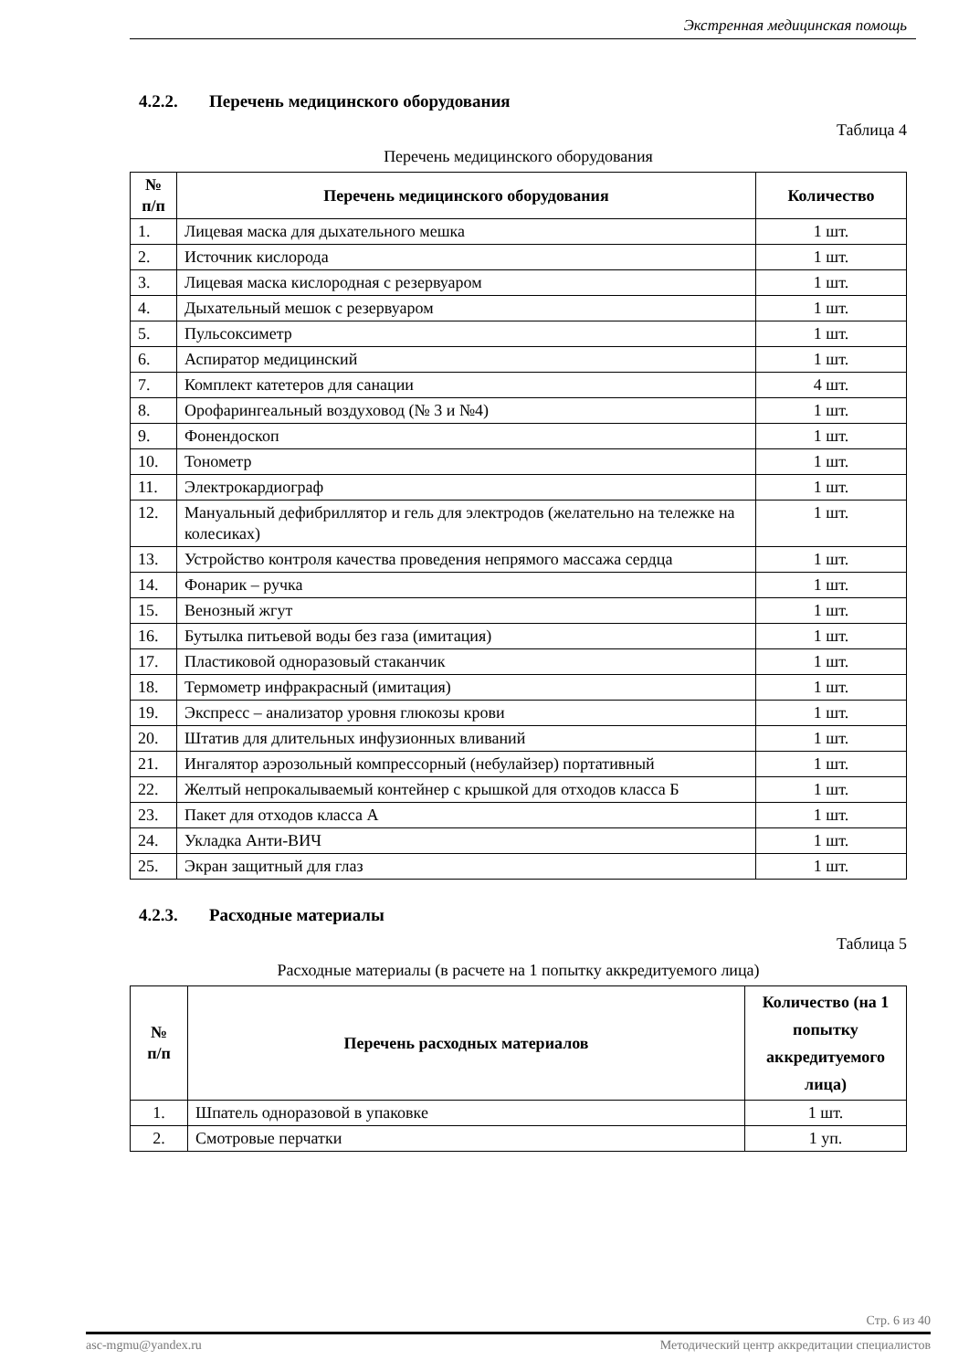Экстренная медицинская помощь
4.2.2. Перечень медицинского оборудования
Таблица 4
Перечень медицинского оборудования
| № п/п | Перечень медицинского оборудования | Количество |
| --- | --- | --- |
| 1. | Лицевая маска для дыхательного мешка | 1 шт. |
| 2. | Источник кислорода | 1 шт. |
| 3. | Лицевая маска кислородная с резервуаром | 1 шт. |
| 4. | Дыхательный мешок с резервуаром | 1 шт. |
| 5. | Пульсоксиметр | 1 шт. |
| 6. | Аспиратор медицинский | 1 шт. |
| 7. | Комплект катетеров для санации | 4 шт. |
| 8. | Орофарингеальный воздуховод (№ 3 и №4) | 1 шт. |
| 9. | Фонендоскоп | 1 шт. |
| 10. | Тонометр | 1 шт. |
| 11. | Электрокардиограф | 1 шт. |
| 12. | Мануальный дефибриллятор и гель для электродов (желательно на тележке на колесиках) | 1 шт. |
| 13. | Устройство контроля качества проведения непрямого массажа сердца | 1 шт. |
| 14. | Фонарик – ручка | 1 шт. |
| 15. | Венозный жгут | 1 шт. |
| 16. | Бутылка питьевой воды без газа (имитация) | 1 шт. |
| 17. | Пластиковой одноразовый стаканчик | 1 шт. |
| 18. | Термометр инфракрасный (имитация) | 1 шт. |
| 19. | Экспресс – анализатор уровня глюкозы крови | 1 шт. |
| 20. | Штатив для длительных инфузионных вливаний | 1 шт. |
| 21. | Ингалятор аэрозольный компрессорный (небулайзер) портативный | 1 шт. |
| 22. | Желтый непрокалываемый контейнер с крышкой для отходов класса Б | 1 шт. |
| 23. | Пакет для отходов класса А | 1 шт. |
| 24. | Укладка Анти-ВИЧ | 1 шт. |
| 25. | Экран защитный для глаз | 1 шт. |
4.2.3. Расходные материалы
Таблица 5
Расходные материалы (в расчете на 1 попытку аккредитуемого лица)
| № п/п | Перечень расходных материалов | Количество (на 1 попытку аккредитуемого лица) |
| --- | --- | --- |
| 1. | Шпатель одноразовой в упаковке | 1 шт. |
| 2. | Смотровые перчатки | 1 уп. |
Стр. 6 из 40
asc-mgmu@yandex.ru Методический центр аккредитации специалистов